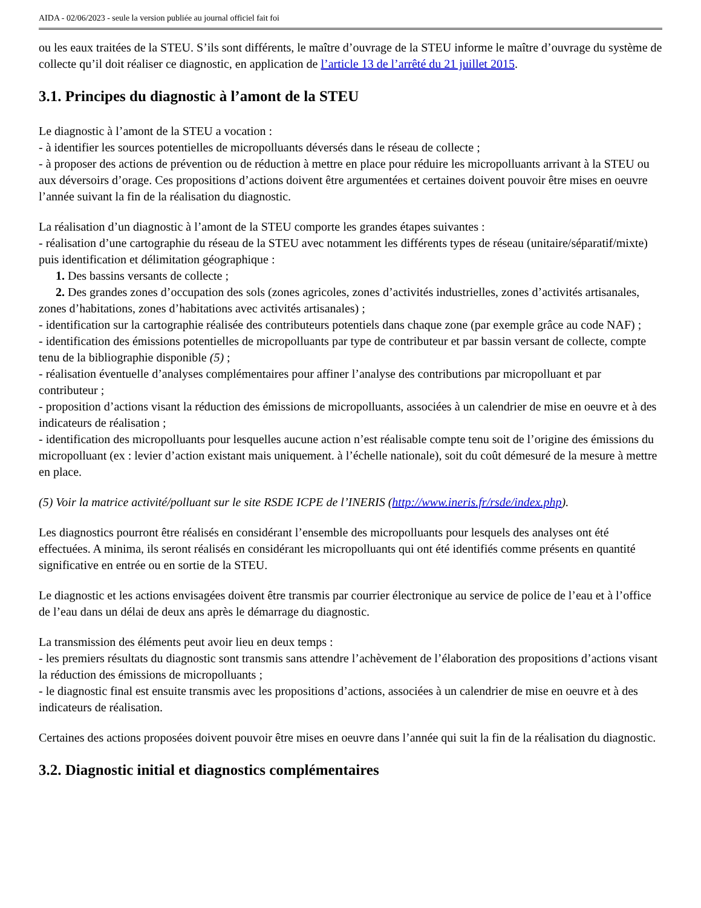AIDA - 02/06/2023 - seule la version publiée au journal officiel fait foi
ou les eaux traitées de la STEU. S’ils sont différents, le maître d’ouvrage de la STEU informe le maître d’ouvrage du système de collecte qu’il doit réaliser ce diagnostic, en application de l’article 13 de l’arrêté du 21 juillet 2015.
3.1. Principes du diagnostic à l’amont de la STEU
Le diagnostic à l’amont de la STEU a vocation :
- à identifier les sources potentielles de micropolluants déversés dans le réseau de collecte ;
- à proposer des actions de prévention ou de réduction à mettre en place pour réduire les micropolluants arrivant à la STEU ou aux déversoirs d’orage. Ces propositions d’actions doivent être argumentées et certaines doivent pouvoir être mises en oeuvre l’année suivant la fin de la réalisation du diagnostic.
La réalisation d’un diagnostic à l’amont de la STEU comporte les grandes étapes suivantes :
- réalisation d’une cartographie du réseau de la STEU avec notamment les différents types de réseau (unitaire/séparatif/mixte) puis identification et délimitation géographique :
1. Des bassins versants de collecte ;
2. Des grandes zones d’occupation des sols (zones agricoles, zones d’activités industrielles, zones d’activités artisanales, zones d’habitations, zones d’habitations avec activités artisanales) ;
- identification sur la cartographie réalisée des contributeurs potentiels dans chaque zone (par exemple grâce au code NAF) ;
- identification des émissions potentielles de micropolluants par type de contributeur et par bassin versant de collecte, compte tenu de la bibliographie disponible (5) ;
- réalisation éventuelle d’analyses complémentaires pour affiner l’analyse des contributions par micropolluant et par contributeur ;
- proposition d’actions visant la réduction des émissions de micropolluants, associées à un calendrier de mise en oeuvre et à des indicateurs de réalisation ;
- identification des micropolluants pour lesquelles aucune action n’est réalisable compte tenu soit de l’origine des émissions du micropolluant (ex : levier d’action existant mais uniquement. à l’échelle nationale), soit du coût démesuré de la mesure à mettre en place.
(5) Voir la matrice activité/polluant sur le site RSDE ICPE de l’INERIS (http://www.ineris.fr/rsde/index.php).
Les diagnostics pourront être réalisés en considérant l’ensemble des micropolluants pour lesquels des analyses ont été effectuées. A minima, ils seront réalisés en considérant les micropolluants qui ont été identifiés comme présents en quantité significative en entrée ou en sortie de la STEU.
Le diagnostic et les actions envisagées doivent être transmis par courrier électronique au service de police de l’eau et à l’office de l’eau dans un délai de deux ans après le démarrage du diagnostic.
La transmission des éléments peut avoir lieu en deux temps :
- les premiers résultats du diagnostic sont transmis sans attendre l’achèvement de l’élaboration des propositions d’actions visant la réduction des émissions de micropolluants ;
- le diagnostic final est ensuite transmis avec les propositions d’actions, associées à un calendrier de mise en oeuvre et à des indicateurs de réalisation.
Certaines des actions proposées doivent pouvoir être mises en oeuvre dans l’année qui suit la fin de la réalisation du diagnostic.
3.2. Diagnostic initial et diagnostics complémentaires